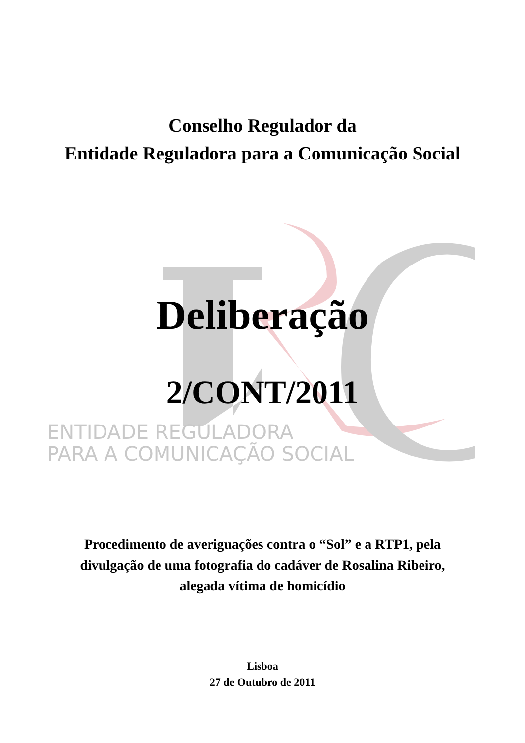Conselho Regulador da
Entidade Reguladora para a Comunicação Social
Deliberação
2/CONT/2011
ENTIDADE REGULADORA
PARA A COMUNICAÇÃO SOCIAL
Procedimento de averiguações contra o “Sol” e a RTP1, pela
divulgação de uma fotografia do cadáver de Rosalina Ribeiro,
alegada vítima de homicídio
Lisboa
27 de Outubro de 2011